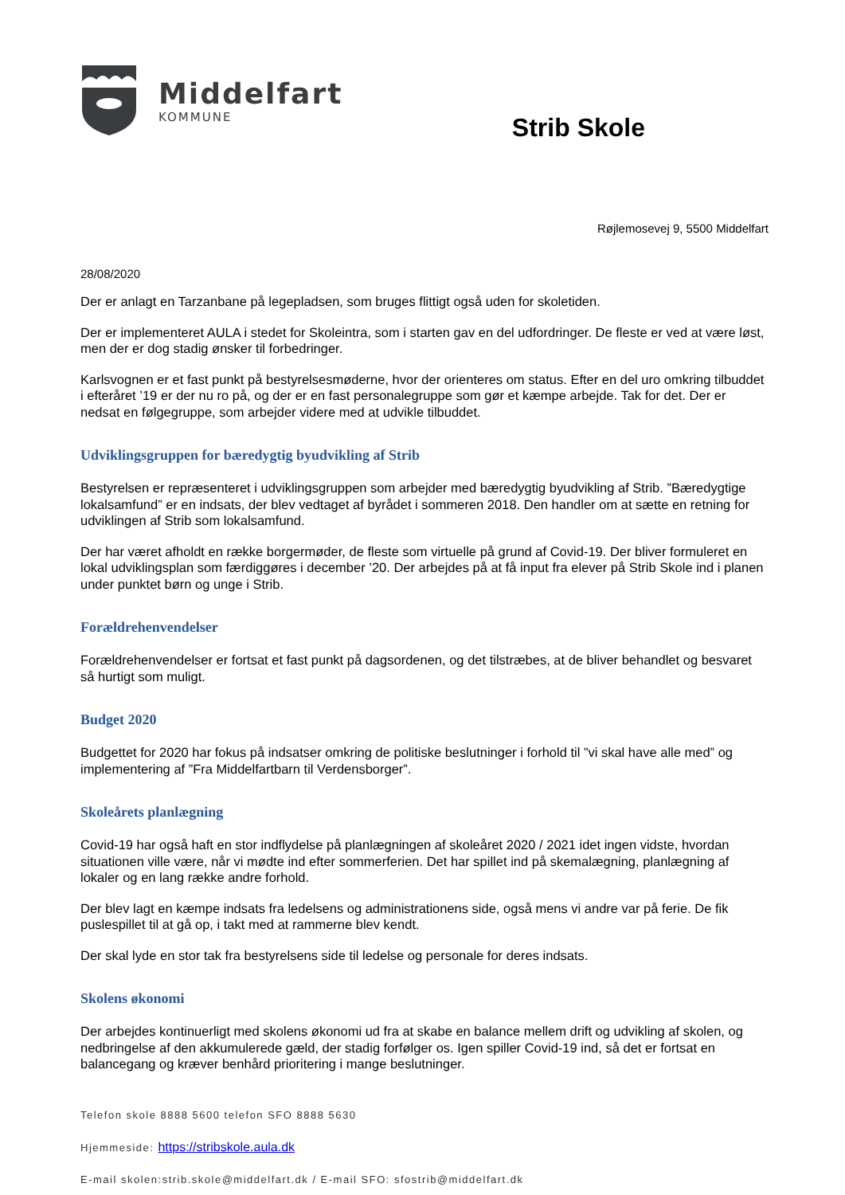Middelfart
KOMMUNE
Strib Skole
Røjlemosevej 9, 5500 Middelfart
28/08/2020
Der er anlagt en Tarzanbane på legepladsen, som bruges flittigt også uden for skoletiden.
Der er implementeret AULA i stedet for Skoleintra, som i starten gav en del udfordringer. De fleste er ved at være løst, men der er dog stadig ønsker til forbedringer.
Karlsvognen er et fast punkt på bestyrelsesmøderne, hvor der orienteres om status. Efter en del uro omkring tilbuddet i efteråret ’19 er der nu ro på, og der er en fast personalegruppe som gør et kæmpe arbejde. Tak for det. Der er nedsat en følgegruppe, som arbejder videre med at udvikle tilbuddet.
Udviklingsgruppen for bæredygtig byudvikling af Strib
Bestyrelsen er repræsenteret i udviklingsgruppen som arbejder med bæredygtig byudvikling af Strib. ”Bæredygtige lokalsamfund” er en indsats, der blev vedtaget af byrådet i sommeren 2018. Den handler om at sætte en retning for udviklingen af Strib som lokalsamfund.
Der har været afholdt en række borgermøder, de fleste som virtuelle på grund af Covid-19. Der bliver formuleret en lokal udviklingsplan som færdiggøres i december ’20. Der arbejdes på at få input fra elever på Strib Skole ind i planen under punktet børn og unge i Strib.
Forældrehenvendelser
Forældrehenvendelser er fortsat et fast punkt på dagsordenen, og det tilstræbes, at de bliver behandlet og besvaret så hurtigt som muligt.
Budget 2020
Budgettet for 2020 har fokus på indsatser omkring de politiske beslutninger i forhold til ”vi skal have alle med” og implementering af ”Fra Middelfartbarn til Verdensborger”.
Skoleårets planlægning
Covid-19 har også haft en stor indflydelse på planlægningen af skoleåret 2020 / 2021 idet ingen vidste, hvordan situationen ville være, når vi mødte ind efter sommerferien. Det har spillet ind på skemalægning, planlægning af lokaler og en lang række andre forhold.
Der blev lagt en kæmpe indsats fra ledelsens og administrationens side, også mens vi andre var på ferie. De fik puslespillet til at gå op, i takt med at rammerne blev kendt.
Der skal lyde en stor tak fra bestyrelsens side til ledelse og personale for deres indsats.
Skolens økonomi
Der arbejdes kontinuerligt med skolens økonomi ud fra at skabe en balance mellem drift og udvikling af skolen, og nedbringelse af den akkumulerede gæld, der stadig forfølger os. Igen spiller Covid-19 ind, så det er fortsat en balancegang og kræver benhård prioritering i mange beslutninger.
Telefon skole 8888 5600 telefon SFO 8888 5630
Hjemmeside: https://stribskole.aula.dk
E-mail skolen:strib.skole@middelfart.dk / E-mail SFO: sfostrib@middelfart.dk